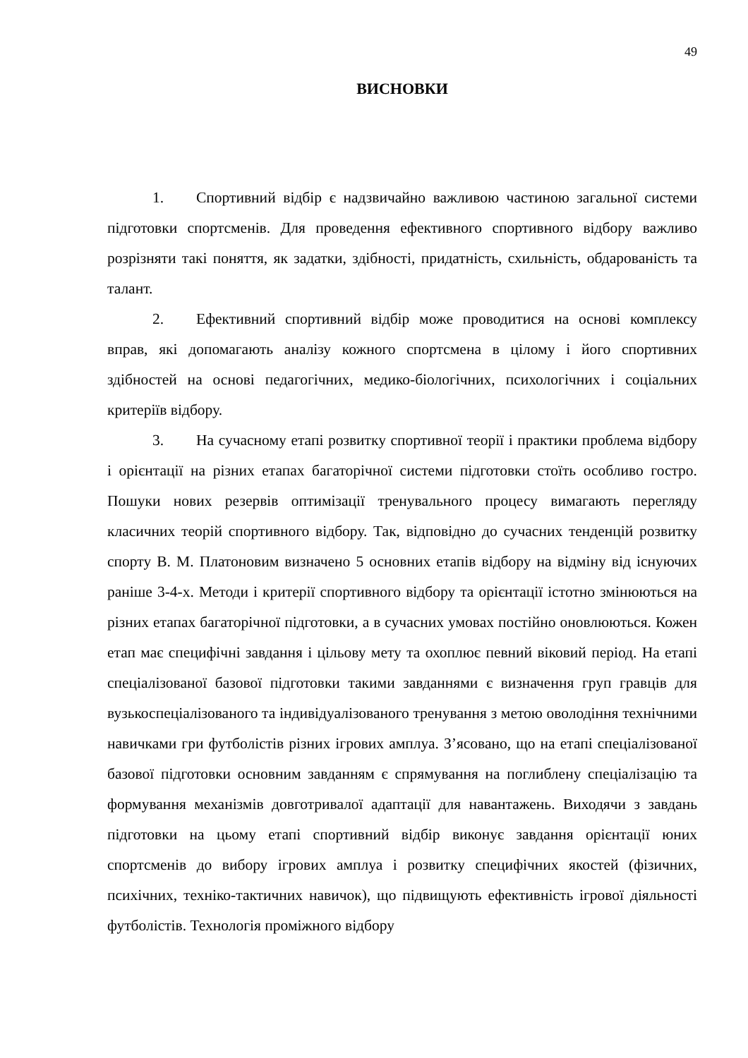49
ВИСНОВКИ
1. Спортивний відбір є надзвичайно важливою частиною загальної системи підготовки спортсменів. Для проведення ефективного спортивного відбору важливо розрізняти такі поняття, як задатки, здібності, придатність, схильність, обдарованість та талант.
2. Ефективний спортивний відбір може проводитися на основі комплексу вправ, які допомагають аналізу кожного спортсмена в цілому і його спортивних здібностей на основі педагогічних, медико-біологічних, психологічних і соціальних критеріїв відбору.
3. На сучасному етапі розвитку спортивної теорії і практики проблема відбору і орієнтації на різних етапах багаторічної системи підготовки стоїть особливо гостро. Пошуки нових резервів оптимізації тренувального процесу вимагають перегляду класичних теорій спортивного відбору. Так, відповідно до сучасних тенденцій розвитку спорту В. М. Платоновим визначено 5 основних етапів відбору на відміну від існуючих раніше 3-4-х. Методи і критерії спортивного відбору та орієнтації істотно змінюються на різних етапах багаторічної підготовки, а в сучасних умовах постійно оновлюються. Кожен етап має специфічні завдання і цільову мету та охоплює певний віковий період. На етапі спеціалізованої базової підготовки такими завданнями є визначення груп гравців для вузькоспеціалізованого та індивідуалізованого тренування з метою оволодіння технічними навичками гри футболістів різних ігрових амплуа. З’ясовано, що на етапі спеціалізованої базової підготовки основним завданням є спрямування на поглиблену спеціалізацію та формування механізмів довготривалої адаптації для навантажень. Виходячи з завдань підготовки на цьому етапі спортивний відбір виконує завдання орієнтації юних спортсменів до вибору ігрових амплуа і розвитку специфічних якостей (фізичних, психічних, техніко-тактичних навичок), що підвищують ефективність ігрової діяльності футболістів. Технологія проміжного відбору